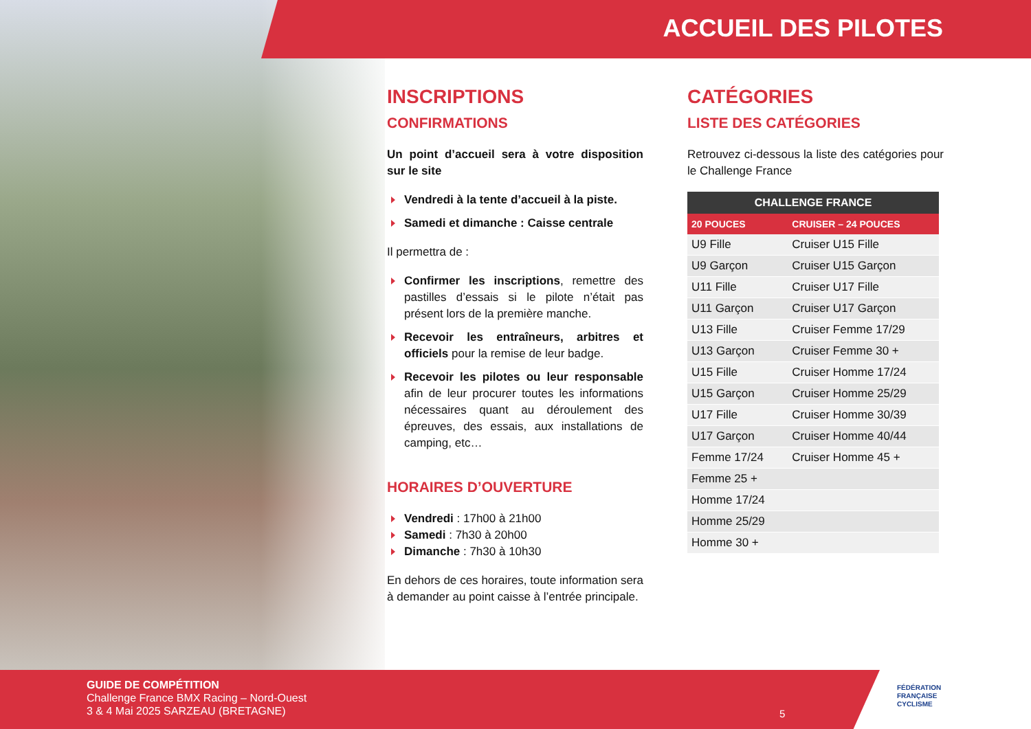ACCUEIL DES PILOTES
INSCRIPTIONS
CONFIRMATIONS
Un point d’accueil sera à votre disposition sur le site
Vendredi à la tente d’accueil à la piste.
Samedi et dimanche : Caisse centrale
Il permettra de :
Confirmer les inscriptions, remettre des pastilles d’essais si le pilote n’était pas présent lors de la première manche.
Recevoir les entraîneurs, arbitres et officiels pour la remise de leur badge.
Recevoir les pilotes ou leur responsable afin de leur procurer toutes les informations nécessaires quant au déroulement des épreuves, des essais, aux installations de camping, etc…
HORAIRES D’OUVERTURE
Vendredi : 17h00 à 21h00
Samedi : 7h30 à 20h00
Dimanche : 7h30 à 10h30
En dehors de ces horaires, toute information sera à demander au point caisse à l’entrée principale.
CATÉGORIES
LISTE DES CATÉGORIES
Retrouvez ci-dessous la liste des catégories pour le Challenge France
| CHALLENGE FRANCE | |
| --- | --- |
| 20 POUCES | CRUISER – 24 POUCES |
| U9 Fille | Cruiser U15 Fille |
| U9 Garçon | Cruiser U15 Garçon |
| U11 Fille | Cruiser U17 Fille |
| U11 Garçon | Cruiser U17 Garçon |
| U13 Fille | Cruiser Femme 17/29 |
| U13 Garçon | Cruiser Femme 30 + |
| U15 Fille | Cruiser Homme 17/24 |
| U15 Garçon | Cruiser Homme 25/29 |
| U17 Fille | Cruiser Homme 30/39 |
| U17 Garçon | Cruiser Homme 40/44 |
| Femme 17/24 | Cruiser Homme 45 + |
| Femme 25 + | |
| Homme 17/24 | |
| Homme 25/29 | |
| Homme 30 + | |
GUIDE DE COMPÉTITION
Challenge France BMX Racing – Nord-Ouest
3 & 4 Mai 2025 SARZEAU (BRETAGNE)
5
FÉDÉRATION
FRANÇAISE
CYCLISME